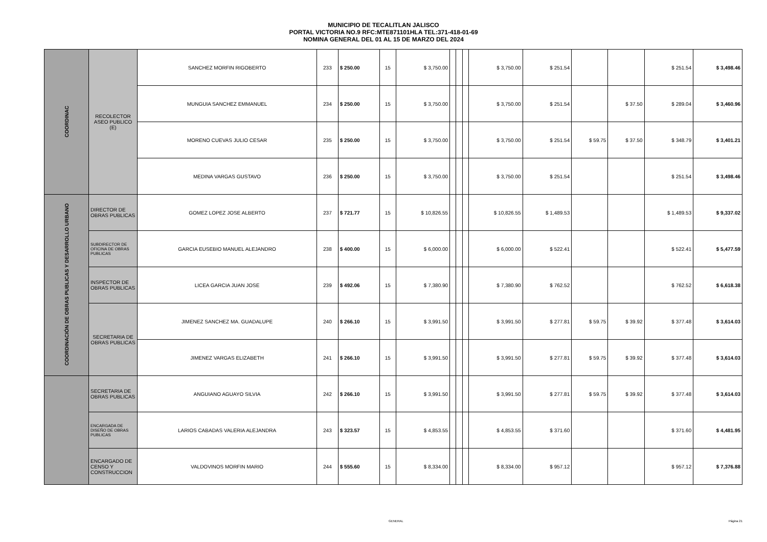MUNICIPIO DE TECALITLAN JALISCO
PORTAL VICTORIA NO.9 RFC:MTE871101HLA TEL:371-418-01-69
NOMINA GENERAL DEL 01 AL 15 DE MARZO DEL 2024
| COORDINAC | RECOLECTOR ASEO PUBLICO (E) | SANCHEZ MORFIN RIGOBERTO | 233 | $ 250.00 | 15 | $ 3,750.00 | | | | $ 3,750.00 | $ 251.54 | | | $ 251.54 | $ 3,498.46 |
| | | MUNGUIA SANCHEZ EMMANUEL | 234 | $ 250.00 | 15 | $ 3,750.00 | | | | $ 3,750.00 | $ 251.54 | | $ 37.50 | $ 289.04 | $ 3,460.96 |
| | | MORENO CUEVAS JULIO CESAR | 235 | $ 250.00 | 15 | $ 3,750.00 | | | | $ 3,750.00 | $ 251.54 | $ 59.75 | $ 37.50 | $ 348.79 | $ 3,401.21 |
| | | MEDINA VARGAS GUSTAVO | 236 | $ 250.00 | 15 | $ 3,750.00 | | | | $ 3,750.00 | $ 251.54 | | | $ 251.54 | $ 3,498.46 |
| COORDINACIÓN DE OBRAS PUBLICAS Y DESARROLLO URBANO | DIRECTOR DE OBRAS PUBLICAS | GOMEZ LOPEZ JOSE ALBERTO | 237 | $ 721.77 | 15 | $ 10,826.55 | | | | $ 10,826.55 | $ 1,489.53 | | | $ 1,489.53 | $ 9,337.02 |
| | SUBDIRECTOR DE OFICINA DE OBRAS PUBLICAS | GARCIA EUSEBIO MANUEL ALEJANDRO | 238 | $ 400.00 | 15 | $ 6,000.00 | | | | $ 6,000.00 | $ 522.41 | | | $ 522.41 | $ 5,477.59 |
| | INSPECTOR DE OBRAS PUBLICAS | LICEA GARCIA JUAN JOSE | 239 | $ 492.06 | 15 | $ 7,380.90 | | | | $ 7,380.90 | $ 762.52 | | | $ 762.52 | $ 6,618.38 |
| | SECRETARIA DE OBRAS PUBLICAS | JIMENEZ SANCHEZ MA. GUADALUPE | 240 | $ 266.10 | 15 | $ 3,991.50 | | | | $ 3,991.50 | $ 277.81 | $ 59.75 | $ 39.92 | $ 377.48 | $ 3,614.03 |
| | | JIMENEZ VARGAS ELIZABETH | 241 | $ 266.10 | 15 | $ 3,991.50 | | | | $ 3,991.50 | $ 277.81 | $ 59.75 | $ 39.92 | $ 377.48 | $ 3,614.03 |
| | SECRETARIA DE OBRAS PUBLICAS | ANGUIANO AGUAYO SILVIA | 242 | $ 266.10 | 15 | $ 3,991.50 | | | | $ 3,991.50 | $ 277.81 | $ 59.75 | $ 39.92 | $ 377.48 | $ 3,614.03 |
| | ENCARGADA DE DISEÑO DE OBRAS PUBLICAS | LARIOS CABADAS VALERIA ALEJANDRA | 243 | $ 323.57 | 15 | $ 4,853.55 | | | | $ 4,853.55 | $ 371.60 | | | $ 371.60 | $ 4,481.95 |
| | ENCARGADO DE CENSO Y CONSTRUCCION | VALDOVINOS MORFIN MARIO | 244 | $ 555.60 | 15 | $ 8,334.00 | | | | $ 8,334.00 | $ 957.12 | | | $ 957.12 | $ 7,376.88 |
GENERAL Página 21